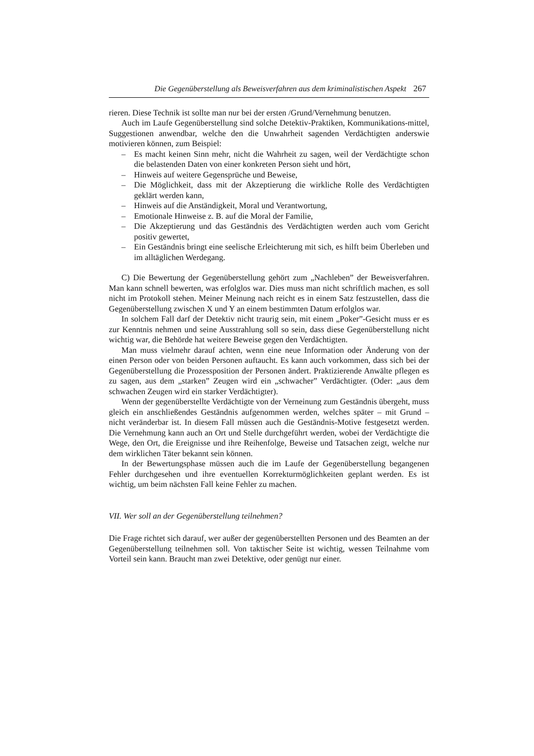Die Gegenüberstellung als Beweisverfahren aus dem kriminalistischen Aspekt 267
rieren. Diese Technik ist sollte man nur bei der ersten /Grund/Vernehmung benutzen.
Auch im Laufe Gegenüberstellung sind solche Detektiv-Praktiken, Kommunikati­ons-mittel, Suggestionen anwendbar, welche den die Unwahrheit sagenden Verdächtig­ten anderswie motivieren können, zum Beispiel:
– Es macht keinen Sinn mehr, nicht die Wahrheit zu sagen, weil der Verdächtigte schon die belastenden Daten von einer konkreten Person sieht und hört,
– Hinweis auf weitere Gegensprüche und Beweise,
– Die Möglichkeit, dass mit der Akzeptierung die wirkliche Rolle des Verdächtig­ten geklärt werden kann,
– Hinweis auf die Anständigkeit, Moral und Verantwortung,
– Emotionale Hinweise z. B. auf die Moral der Familie,
– Die Akzeptierung und das Geständnis des Verdächtigten werden auch vom Ge­richt positiv gewertet,
– Ein Geständnis bringt eine seelische Erleichterung mit sich, es hilft beim Über­leben und im alltäglichen Werdegang.
C) Die Bewertung der Gegenüberstellung gehört zum „Nachleben” der Beweisver­fahren. Man kann schnell bewerten, was erfolglos war. Dies muss man nicht schriftlich machen, es soll nicht im Protokoll stehen. Meiner Meinung nach reicht es in einem Satz festzustellen, dass die Gegenüberstellung zwischen X und Y an einem bestimmten Da­tum erfolglos war.
In solchem Fall darf der Detektiv nicht traurig sein, mit einem „Poker”-Gesicht muss er es zur Kenntnis nehmen und seine Ausstrahlung soll so sein, dass diese Gegenüberstel­lung nicht wichtig war, die Behörde hat weitere Beweise gegen den Verdächtigten.
Man muss vielmehr darauf achten, wenn eine neue Information oder Änderung von der einen Person oder von beiden Personen auftaucht. Es kann auch vorkommen, dass sich bei der Gegenüberstellung die Prozessposition der Personen ändert. Praktizierende Anwälte pflegen es zu sagen, aus dem „starken” Zeugen wird ein „schwacher” Verdäch­tigter. (Oder: „aus dem schwachen Zeugen wird ein starker Verdächtigter).
Wenn der gegenüberstellte Verdächtigte von der Verneinung zum Geständnis über­geht, muss gleich ein anschließendes Geständnis aufgenommen werden, welches später – mit Grund – nicht veränderbar ist. In diesem Fall müssen auch die Geständnis-Motive festgesetzt werden. Die Vernehmung kann auch an Ort und Stelle durchgeführt werden, wobei der Verdächtigte die Wege, den Ort, die Ereignisse und ihre Reihenfolge, Bewei­se und Tatsachen zeigt, welche nur dem wirklichen Täter bekannt sein können.
In der Bewertungsphase müssen auch die im Laufe der Gegenüberstellung begange­nen Fehler durchgesehen und ihre eventuellen Korrekturmöglichkeiten geplant werden. Es ist wichtig, um beim nächsten Fall keine Fehler zu machen.
VII. Wer soll an der Gegenüberstellung teilnehmen?
Die Frage richtet sich darauf, wer außer der gegenüberstellten Personen und des Beam­ten an der Gegenüberstellung teilnehmen soll. Von taktischer Seite ist wichtig, wessen Teilnahme vom Vorteil sein kann. Braucht man zwei Detektive, oder genügt nur einer.